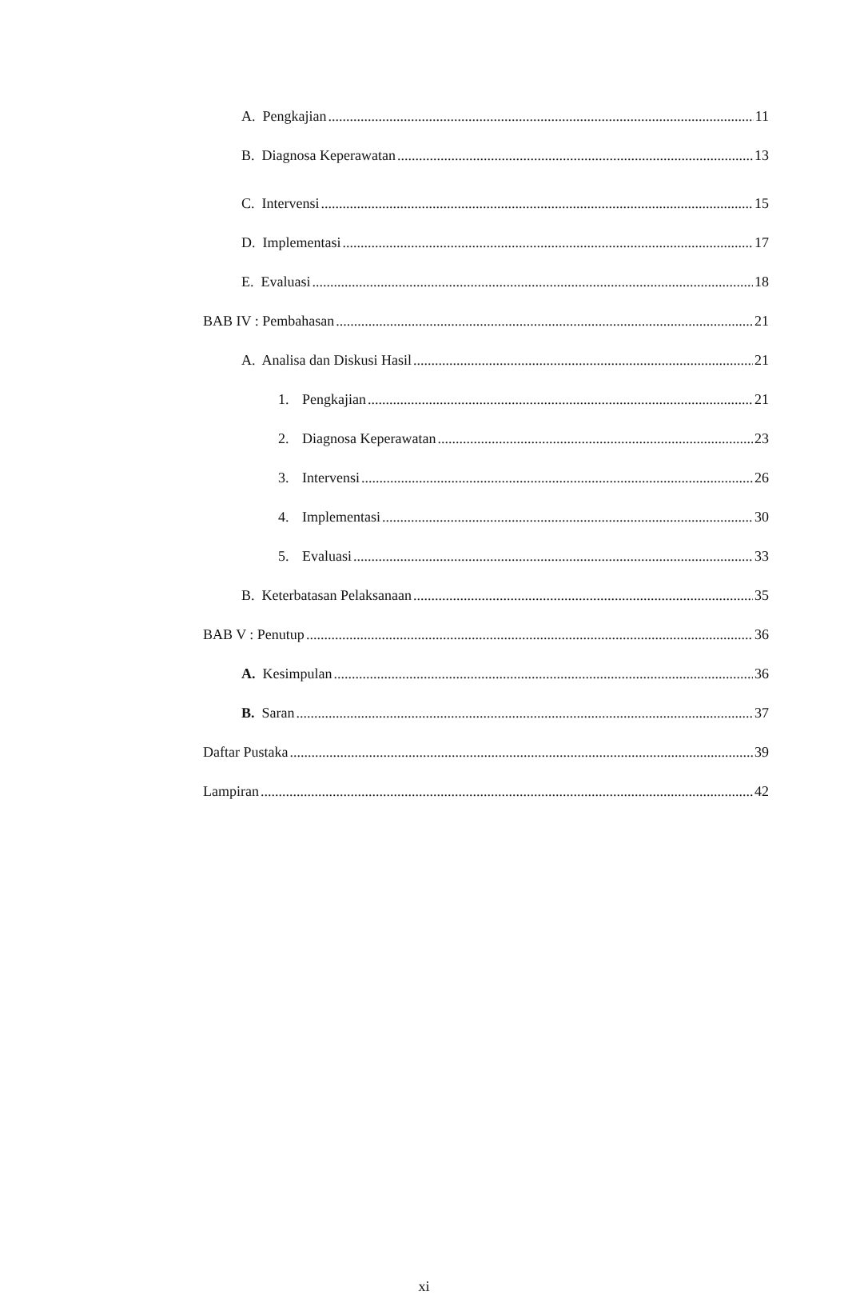A. Pengkajian 11
B. Diagnosa Keperawatan 13
C. Intervensi 15
D. Implementasi 17
E. Evaluasi 18
BAB IV : Pembahasan 21
A. Analisa dan Diskusi Hasil 21
1. Pengkajian 21
2. Diagnosa Keperawatan 23
3. Intervensi 26
4. Implementasi 30
5. Evaluasi 33
B. Keterbatasan Pelaksanaan 35
BAB V : Penutup 36
A. Kesimpulan 36
B. Saran 37
Daftar Pustaka 39
Lampiran 42
xi